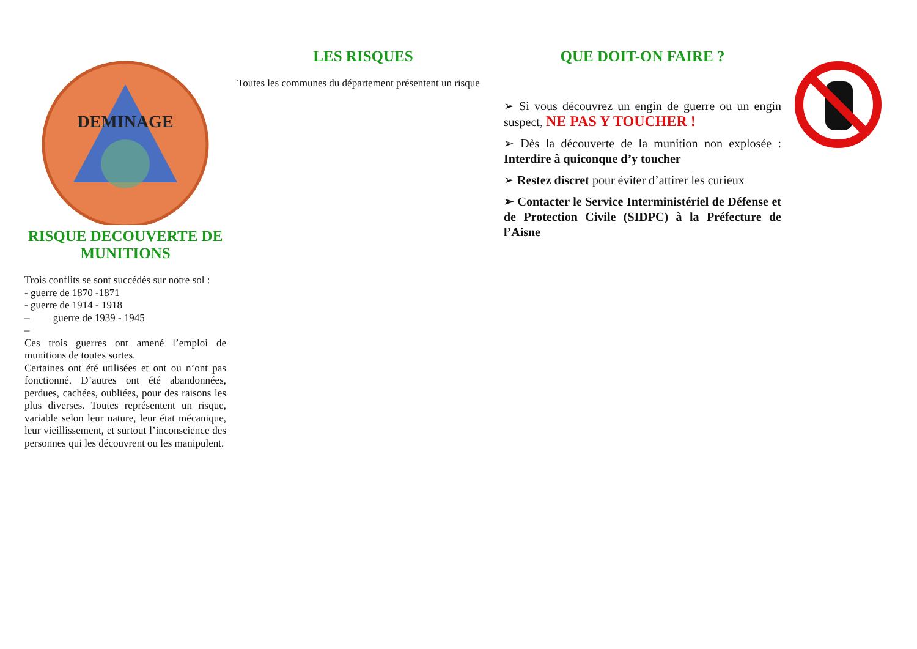DEMINAGE
RISQUE DECOUVERTE DE MUNITIONS
Trois conflits se sont succédés sur notre sol :
- guerre de 1870 -1871
- guerre de 1914 - 1918
– guerre de 1939 - 1945
–
Ces trois guerres ont amené l’emploi de munitions de toutes sortes.
Certaines ont été utilisées et ont ou n’ont pas fonctionné. D’autres ont été abandonnées, perdues, cachées, oubliées, pour des raisons les plus diverses. Toutes représentent un risque, variable selon leur nature, leur état mécanique, leur vieillissement, et surtout l’inconscience des personnes qui les découvrent ou les manipulent.
LES RISQUES
Toutes les communes du département présentent un risque
QUE DOIT-ON FAIRE ?
➢ Si vous découvrez un engin de guerre ou un engin suspect, NE PAS Y TOUCHER !
➢ Dès la découverte de la munition non explosée : Interdire à quiconque d’y toucher
➢ Restez discret pour éviter d’attirer les curieux
➢ Contacter le Service Interministériel de Défense et de Protection Civile (SIDPC) à la Préfecture de l’Aisne